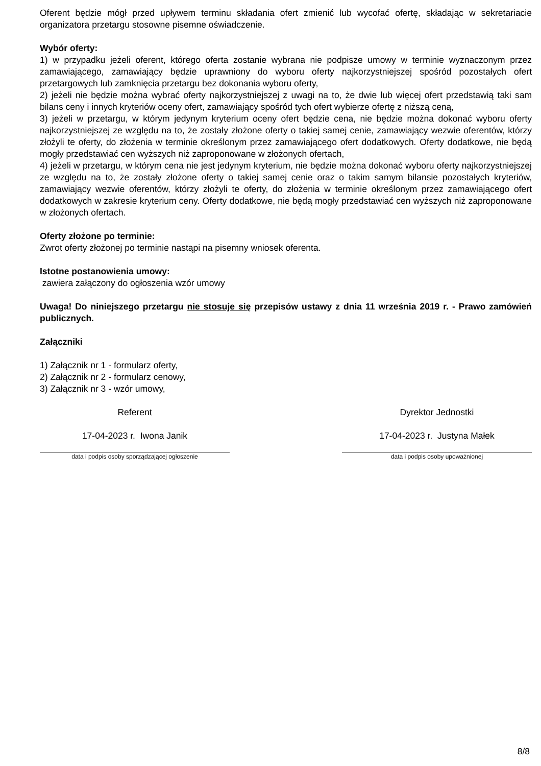Oferent będzie mógł przed upływem terminu składania ofert zmienić lub wycofać ofertę, składając w sekretariacie organizatora przetargu stosowne pisemne oświadczenie.
Wybór oferty:
1) w przypadku jeżeli oferent, którego oferta zostanie wybrana nie podpisze umowy w terminie wyznaczonym przez zamawiającego, zamawiający będzie uprawniony do wyboru oferty najkorzystniejszej spośród pozostałych ofert przetargowych lub zamknięcia przetargu bez dokonania wyboru oferty,
2) jeżeli nie będzie można wybrać oferty najkorzystniejszej z uwagi na to, że dwie lub więcej ofert przedstawią taki sam bilans ceny i innych kryteriów oceny ofert, zamawiający spośród tych ofert wybierze ofertę z niższą ceną,
3) jeżeli w przetargu, w którym jedynym kryterium oceny ofert będzie cena, nie będzie można dokonać wyboru oferty najkorzystniejszej ze względu na to, że zostały złożone oferty o takiej samej cenie, zamawiający wezwie oferentów, którzy złożyli te oferty, do złożenia w terminie określonym przez zamawiającego ofert dodatkowych. Oferty dodatkowe, nie będą mogły przedstawiać cen wyższych niż zaproponowane w złożonych ofertach,
4) jeżeli w przetargu, w którym cena nie jest jedynym kryterium, nie będzie można dokonać wyboru oferty najkorzystniejszej ze względu na to, że zostały złożone oferty o takiej samej cenie oraz o takim samym bilansie pozostałych kryteriów, zamawiający wezwie oferentów, którzy złożyli te oferty, do złożenia w terminie określonym przez zamawiającego ofert dodatkowych w zakresie kryterium ceny. Oferty dodatkowe, nie będą mogły przedstawiać cen wyższych niż zaproponowane w złożonych ofertach.
Oferty złożone po terminie:
Zwrot oferty złożonej po terminie nastąpi na pisemny wniosek oferenta.
Istotne postanowienia umowy:
zawiera załączony do ogłoszenia wzór umowy
Uwaga! Do niniejszego przetargu nie stosuje się przepisów ustawy z dnia 11 września 2019 r. - Prawo zamówień publicznych.
Załączniki
1) Załącznik nr 1 - formularz oferty,
2) Załącznik nr 2 - formularz cenowy,
3) Załącznik nr 3 - wzór umowy,
Referent
17-04-2023 r. Iwona Janik
data i podpis osoby sporządzającej ogłoszenie
Dyrektor Jednostki
17-04-2023 r. Justyna Małek
data i podpis osoby upoważnionej
8/8